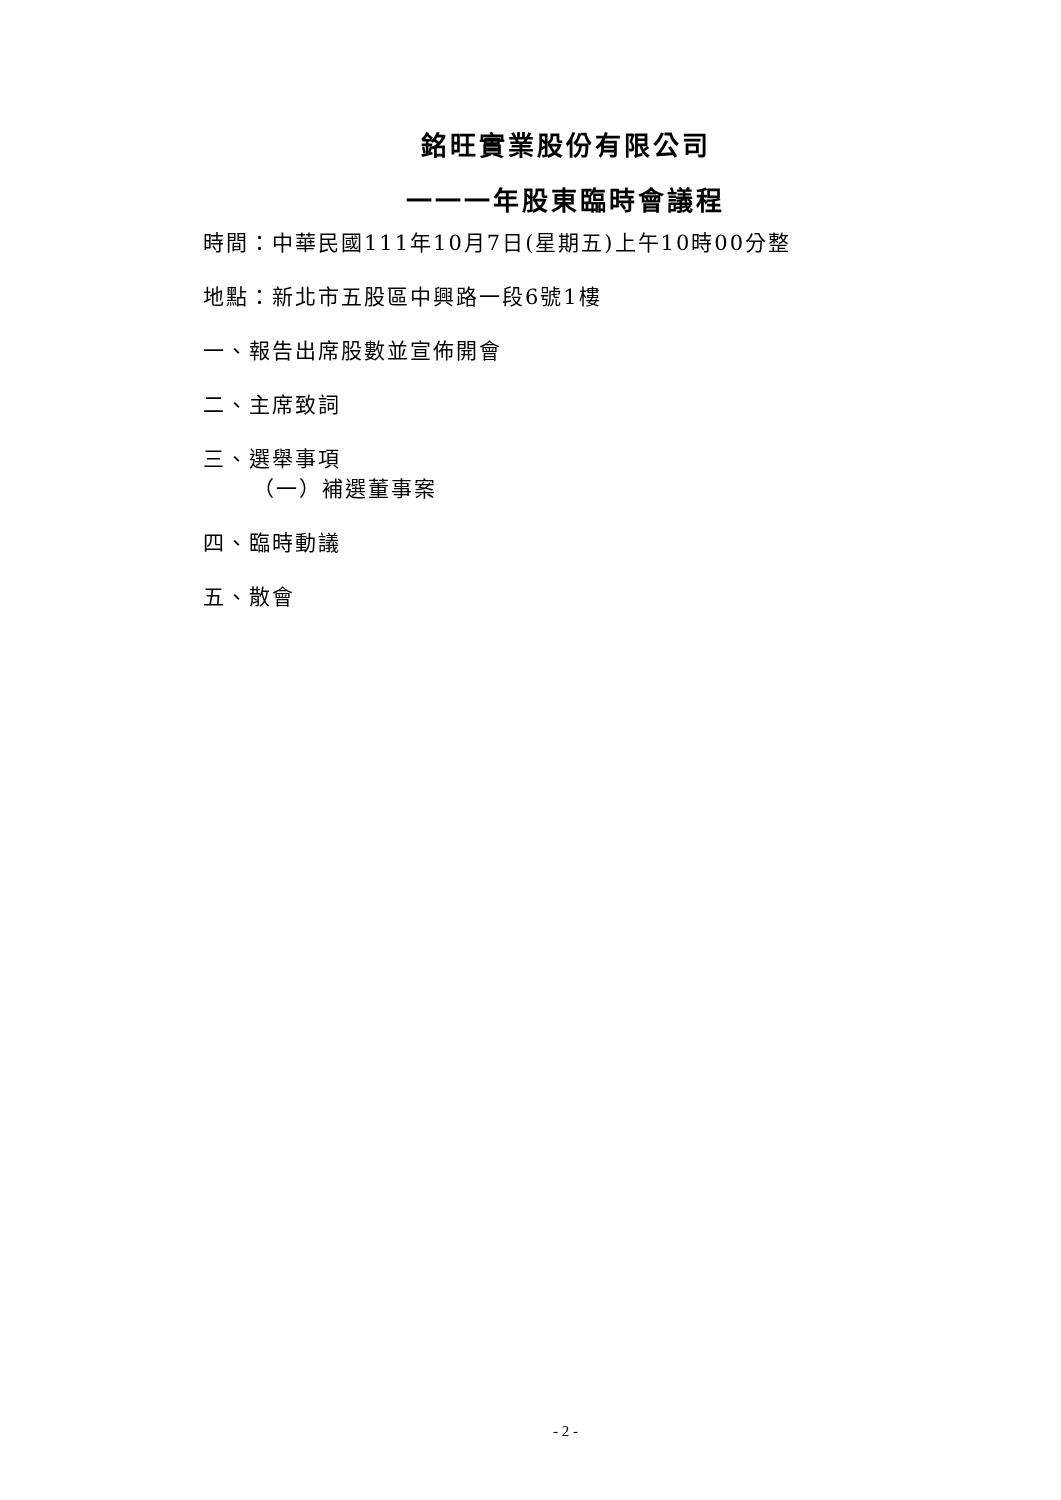銘旺實業股份有限公司
一一一年股東臨時會議程
時間：中華民國111年10月7日(星期五)上午10時00分整
地點：新北市五股區中興路一段6號1樓
一、報告出席股數並宣佈開會
二、主席致詞
三、選舉事項
（一）補選董事案
四、臨時動議
五、散會
- 2 -